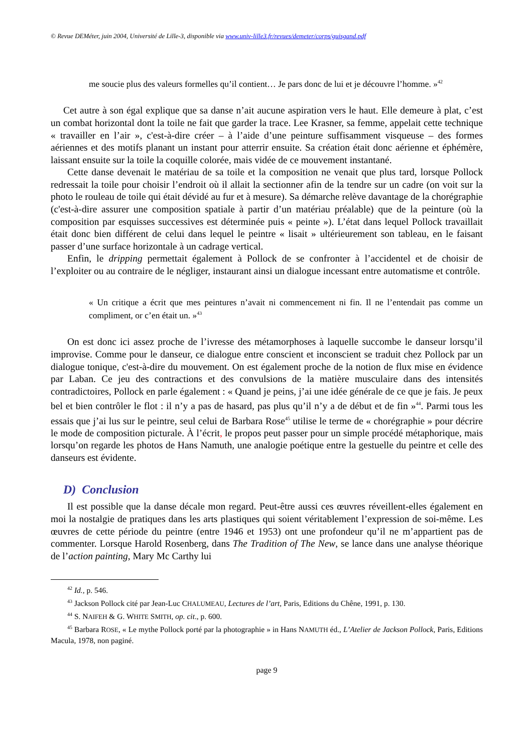© Revue DEMéter, juin 2004, Université de Lille-3, disponible via www.univ-lille3.fr/revues/demeter/corps/guisgand.pdf
me soucie plus des valeurs formelles qu’il contient… Je pars donc de lui et je découvre l’homme. »<sup>42</sup>
Cet autre à son égal explique que sa danse n’ait aucune aspiration vers le haut. Elle demeure à plat, c’est un combat horizontal dont la toile ne fait que garder la trace. Lee Krasner, sa femme, appelait cette technique « travailler en l’air », c'est-à-dire créer – à l’aide d’une peinture suffisamment visqueuse – des formes aériennes et des motifs planant un instant pour atterrir ensuite. Sa création était donc aérienne et éphémère, laissant ensuite sur la toile la coquille colorée, mais vidée de ce mouvement instantané.
Cette danse devenait le matériau de sa toile et la composition ne venait que plus tard, lorsque Pollock redressait la toile pour choisir l’endroit où il allait la sectionner afin de la tendre sur un cadre (on voit sur la photo le rouleau de toile qui était dévidé au fur et à mesure). Sa démarche relève davantage de la chorégraphie (c'est-à-dire assurer une composition spatiale à partir d’un matériau préalable) que de la peinture (où la composition par esquisses successives est déterminée puis « peinte »). L’état dans lequel Pollock travaillait était donc bien différent de celui dans lequel le peintre « lisait » ultérieurement son tableau, en le faisant passer d’une surface horizontale à un cadrage vertical.
Enfin, le dripping permettait également à Pollock de se confronter à l’accidentel et de choisir de l’exploiter ou au contraire de le négliger, instaurant ainsi un dialogue incessant entre automatisme et contrôle.
« Un critique a écrit que mes peintures n’avait ni commencement ni fin. Il ne l’entendait pas comme un compliment, or c’en était un. »<sup>43</sup>
On est donc ici assez proche de l’ivresse des métamorphoses à laquelle succombe le danseur lorsqu’il improvise. Comme pour le danseur, ce dialogue entre conscient et inconscient se traduit chez Pollock par un dialogue tonique, c'est-à-dire du mouvement. On est également proche de la notion de flux mise en évidence par Laban. Ce jeu des contractions et des convulsions de la matière musculaire dans des intensités contradictoires, Pollock en parle également : « Quand je peins, j’ai une idée générale de ce que je fais. Je peux bel et bien contrôler le flot : il n’y a pas de hasard, pas plus qu’il n’y a de début et de fin »<sup>44</sup>. Parmi tous les essais que j’ai lus sur le peintre, seul celui de Barbara Rose<sup>45</sup> utilise le terme de « chorégraphie » pour décrire le mode de composition picturale. À l’écrit, le propos peut passer pour un simple procédé métaphorique, mais lorsqu’on regarde les photos de Hans Namuth, une analogie poétique entre la gestuelle du peintre et celle des danseurs est évidente.
D) Conclusion
Il est possible que la danse décale mon regard. Peut-être aussi ces œuvres réveillent-elles également en moi la nostalgie de pratiques dans les arts plastiques qui soient véritablement l’expression de soi-même. Les œuvres de cette période du peintre (entre 1946 et 1953) ont une profondeur qu’il ne m’appartient pas de commenter. Lorsque Harold Rosenberg, dans The Tradition of The New, se lance dans une analyse théorique de l’action painting, Mary Mc Carthy lui
<sup>42</sup> Id., p. 546.
<sup>43</sup> Jackson Pollock cité par Jean-Luc CHALUMEAU, Lectures de l’art, Paris, Editions du Chêne, 1991, p. 130.
<sup>44</sup> S. NAIFEH & G. WHITE SMITH, op. cit., p. 600.
<sup>45</sup> Barbara ROSE, « Le mythe Pollock porté par la photographie » in Hans NAMUTH éd., L’Atelier de Jackson Pollock, Paris, Editions Macula, 1978, non paginé.
page 9